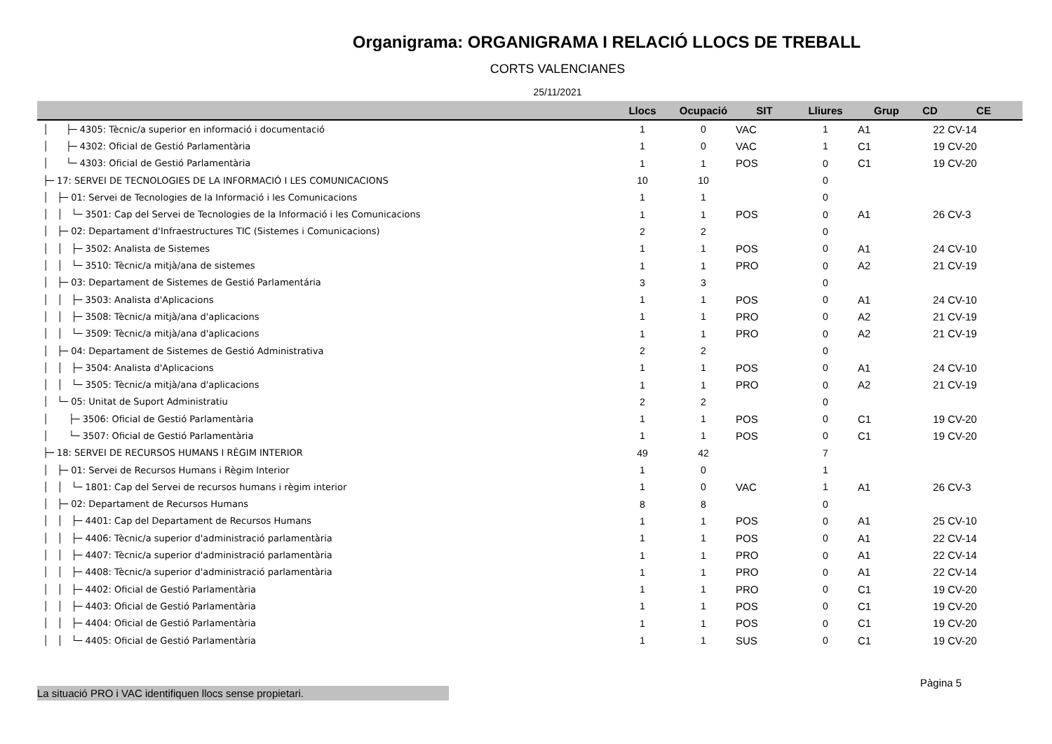Organigrama: ORGANIGRAMA I RELACIÓ LLOCS DE TREBALL
CORTS VALENCIANES
25/11/2021
| | Llocs | Ocupació | SIT | Lliures | Grup | CD | CE |
| --- | --- | --- | --- | --- | --- | --- | --- |
| │ ├─ 4305: Tècnic/a superior en informació i documentació | 1 | 0 | VAC | 1 | A1 | 22 | CV-14 |
| │ ├─ 4302: Oficial de Gestió Parlamentària | 1 | 0 | VAC | 1 | C1 | 19 | CV-20 |
| │ └─ 4303: Oficial de Gestió Parlamentària | 1 | 1 | POS | 0 | C1 | 19 | CV-20 |
| ├─ 17: SERVEI DE TECNOLOGIES DE LA INFORMACIÓ I LES COMUNICACIONS | 10 | 10 | | 0 | | | |
| │ ├─ 01: Servei de Tecnologies de la Informació i les Comunicacions | 1 | 1 | | 0 | | | |
| │ │ └─ 3501: Cap del Servei de Tecnologies de la Informació i les Comunicacions | 1 | 1 | POS | 0 | A1 | 26 | CV-3 |
| │ ├─ 02: Departament d'Infraestructures TIC (Sistemes i Comunicacions) | 2 | 2 | | 0 | | | |
| │ │ ├─ 3502: Analista de Sistemes | 1 | 1 | POS | 0 | A1 | 24 | CV-10 |
| │ │ └─ 3510: Tècnic/a mitjà/ana de sistemes | 1 | 1 | PRO | 0 | A2 | 21 | CV-19 |
| │ ├─ 03: Departament de Sistemes de Gestió Parlamentária | 3 | 3 | | 0 | | | |
| │ │ ├─ 3503: Analista d'Aplicacions | 1 | 1 | POS | 0 | A1 | 24 | CV-10 |
| │ │ ├─ 3508: Tècnic/a mitjà/ana d'aplicacions | 1 | 1 | PRO | 0 | A2 | 21 | CV-19 |
| │ │ └─ 3509: Tècnic/a mitjà/ana d'aplicacions | 1 | 1 | PRO | 0 | A2 | 21 | CV-19 |
| │ ├─ 04: Departament de Sistemes de Gestió Administrativa | 2 | 2 | | 0 | | | |
| │ │ ├─ 3504: Analista d'Aplicacions | 1 | 1 | POS | 0 | A1 | 24 | CV-10 |
| │ │ └─ 3505: Tècnic/a mitjà/ana d'aplicacions | 1 | 1 | PRO | 0 | A2 | 21 | CV-19 |
| │ └─ 05: Unitat de Suport Administratiu | 2 | 2 | | 0 | | | |
| │ ├─ 3506: Oficial de Gestió Parlamentària | 1 | 1 | POS | 0 | C1 | 19 | CV-20 |
| │ └─ 3507: Oficial de Gestió Parlamentària | 1 | 1 | POS | 0 | C1 | 19 | CV-20 |
| ├─ 18: SERVEI DE RECURSOS HUMANS I RÈGIM INTERIOR | 49 | 42 | | 7 | | | |
| │ ├─ 01: Servei de Recursos Humans i Règim Interior | 1 | 0 | | 1 | | | |
| │ │ └─ 1801: Cap del Servei de recursos humans i règim interior | 1 | 0 | VAC | 1 | A1 | 26 | CV-3 |
| │ ├─ 02: Departament de Recursos Humans | 8 | 8 | | 0 | | | |
| │ │ ├─ 4401: Cap del Departament de Recursos Humans | 1 | 1 | POS | 0 | A1 | 25 | CV-10 |
| │ │ ├─ 4406: Tècnic/a superior d'administració parlamentària | 1 | 1 | POS | 0 | A1 | 22 | CV-14 |
| │ │ ├─ 4407: Tècnic/a superior d'administració parlamentària | 1 | 1 | PRO | 0 | A1 | 22 | CV-14 |
| │ │ ├─ 4408: Tècnic/a superior d'administració parlamentària | 1 | 1 | PRO | 0 | A1 | 22 | CV-14 |
| │ │ ├─ 4402: Oficial de Gestió Parlamentària | 1 | 1 | PRO | 0 | C1 | 19 | CV-20 |
| │ │ ├─ 4403: Oficial de Gestió Parlamentària | 1 | 1 | POS | 0 | C1 | 19 | CV-20 |
| │ │ ├─ 4404: Oficial de Gestió Parlamentària | 1 | 1 | POS | 0 | C1 | 19 | CV-20 |
| │ │ └─ 4405: Oficial de Gestió Parlamentària | 1 | 1 | SUS | 0 | C1 | 19 | CV-20 |
Pàgina 5
La situació PRO i VAC identifiquen llocs sense propietari.